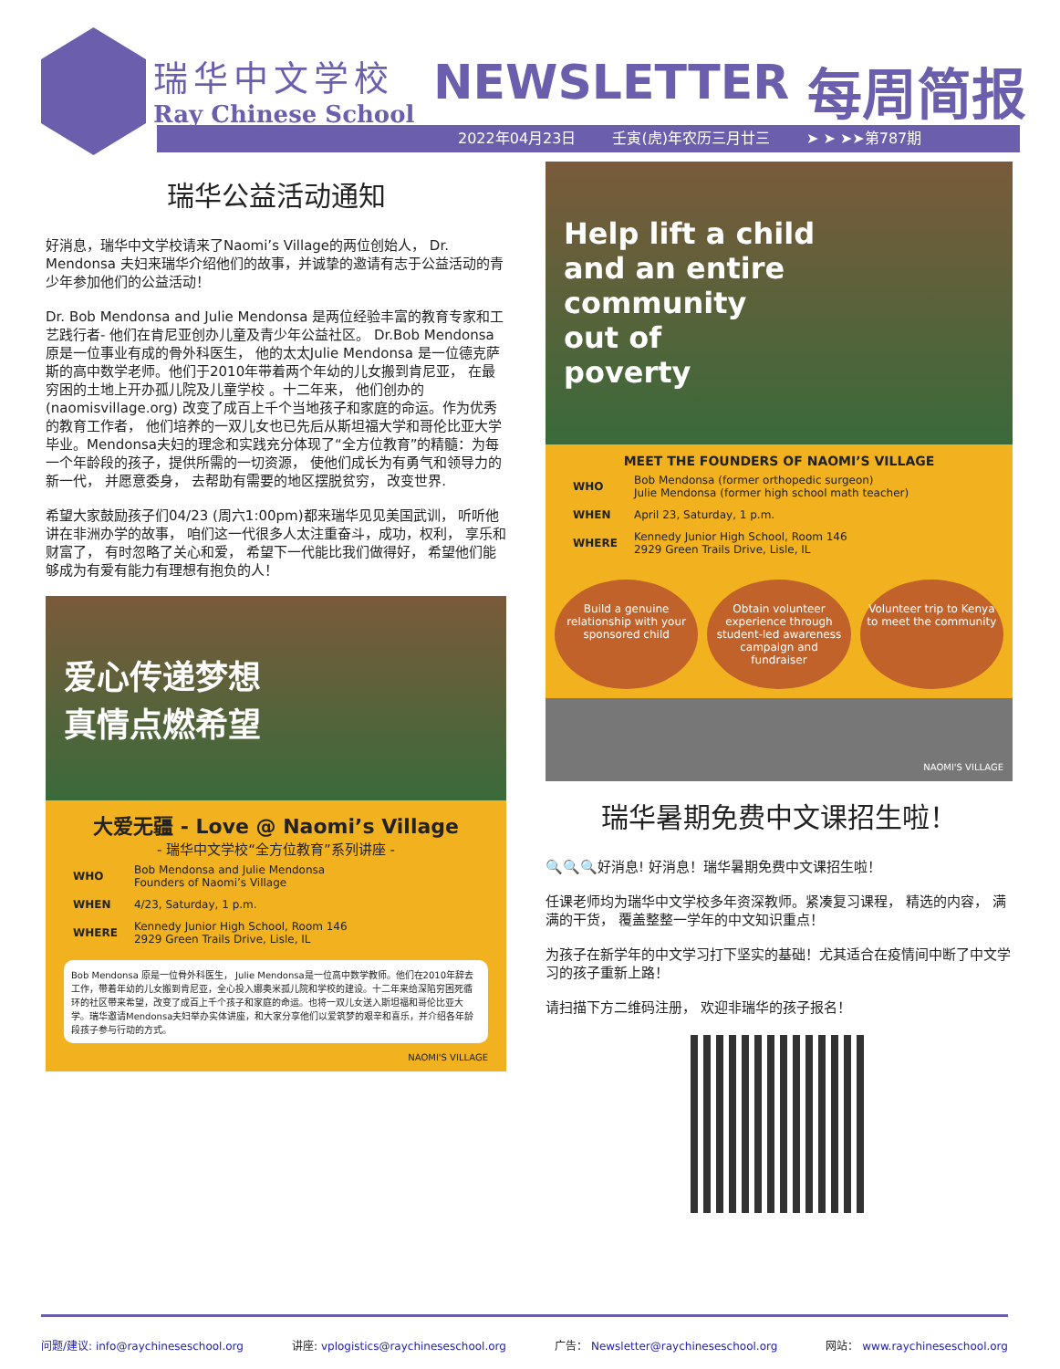瑞华中文学校
Ray Chinese School
NEWSLETTER 每周简报
2022年04月23日 壬寅(虎)年农历三月廿三 ➤ ➤ ➤➤第787期
瑞华公益活动通知
好消息，瑞华中文学校请来了Naomi’s Village的两位创始人， Dr. Mendonsa 夫妇来瑞华介绍他们的故事，并诚挚的邀请有志于公益活动的青少年参加他们的公益活动！
Dr. Bob Mendonsa and Julie Mendonsa 是两位经验丰富的教育专家和工艺践行者- 他们在肯尼亚创办儿童及青少年公益社区。 Dr.Bob Mendonsa原是一位事业有成的骨外科医生， 他的太太Julie Mendonsa 是一位德克萨斯的高中数学老师。他们于2010年带着两个年幼的儿女搬到肯尼亚， 在最穷困的土地上开办孤儿院及儿童学校 。十二年来， 他们创办的(naomisvillage.org) 改变了成百上千个当地孩子和家庭的命运。作为优秀的教育工作者， 他们培养的一双儿女也已先后从斯坦福大学和哥伦比亚大学毕业。Mendonsa夫妇的理念和实践充分体现了“全方位教育”的精髓：为每一个年龄段的孩子，提供所需的一切资源， 使他们成长为有勇气和领导力的新一代， 并愿意委身， 去帮助有需要的地区摆脱贫穷， 改变世界.
希望大家鼓励孩子们04/23 (周六1:00pm)都来瑞华见见美国武训， 听听他讲在非洲办学的故事， 咱们这一代很多人太注重奋斗，成功，权利， 享乐和财富了， 有时忽略了关心和爱， 希望下一代能比我们做得好， 希望他们能够成为有爱有能力有理想有抱负的人！
爱心传递梦想
真情点燃希望
大爱无疆 - Love @ Naomi’s Village
- 瑞华中文学校“全方位教育”系列讲座 -
| WHO | Bob Mendonsa and Julie Mendonsa Founders of Naomi’s Village |
| WHEN | 4/23, Saturday, 1 p.m. |
| WHERE | Kennedy Junior High School, Room 146 2929 Green Trails Drive, Lisle, IL |
Bob Mendonsa 原是一位骨外科医生， Julie Mendonsa是一位高中数学教师。他们在2010年辞去工作，带着年幼的儿女搬到肯尼亚，全心投入娜奥米孤儿院和学校的建设。十二年来给深陷穷困死循环的社区带来希望，改变了成百上千个孩子和家庭的命运。也将一双儿女送入斯坦福和哥伦比亚大学。瑞华邀请Mendonsa夫妇举办实体讲座，和大家分享他们以爱筑梦的艰辛和喜乐，并介绍各年龄段孩子参与行动的方式。
NAOMI'S VILLAGE
Help lift a child
and an entire
community
out of
poverty
MEET THE FOUNDERS OF NAOMI’S VILLAGE
| WHO | Bob Mendonsa (former orthopedic surgeon) Julie Mendonsa (former high school math teacher) |
| WHEN | April 23, Saturday, 1 p.m. |
| WHERE | Kennedy Junior High School, Room 146 2929 Green Trails Drive, Lisle, IL |
Build a genuine relationship with your sponsored child
Obtain volunteer experience through student-led awareness campaign and fundraiser
Volunteer trip to Kenya to meet the community
NAOMI'S VILLAGE
瑞华暑期免费中文课招生啦！
🔍🔍🔍好消息! 好消息！瑞华暑期免费中文课招生啦！
任课老师均为瑞华中文学校多年资深教师。紧凑复习课程， 精选的内容， 满满的干货， 覆盖整整一学年的中文知识重点！
为孩子在新学年的中文学习打下坚实的基础！尤其适合在疫情间中断了中文学习的孩子重新上路！
请扫描下方二维码注册， 欢迎非瑞华的孩子报名！
问题/建议: info@raychineseschool.org 讲座: vplogistics@raychineseschool.org 广告： Newsletter@raychineseschool.org 网站： www.raychineseschool.org